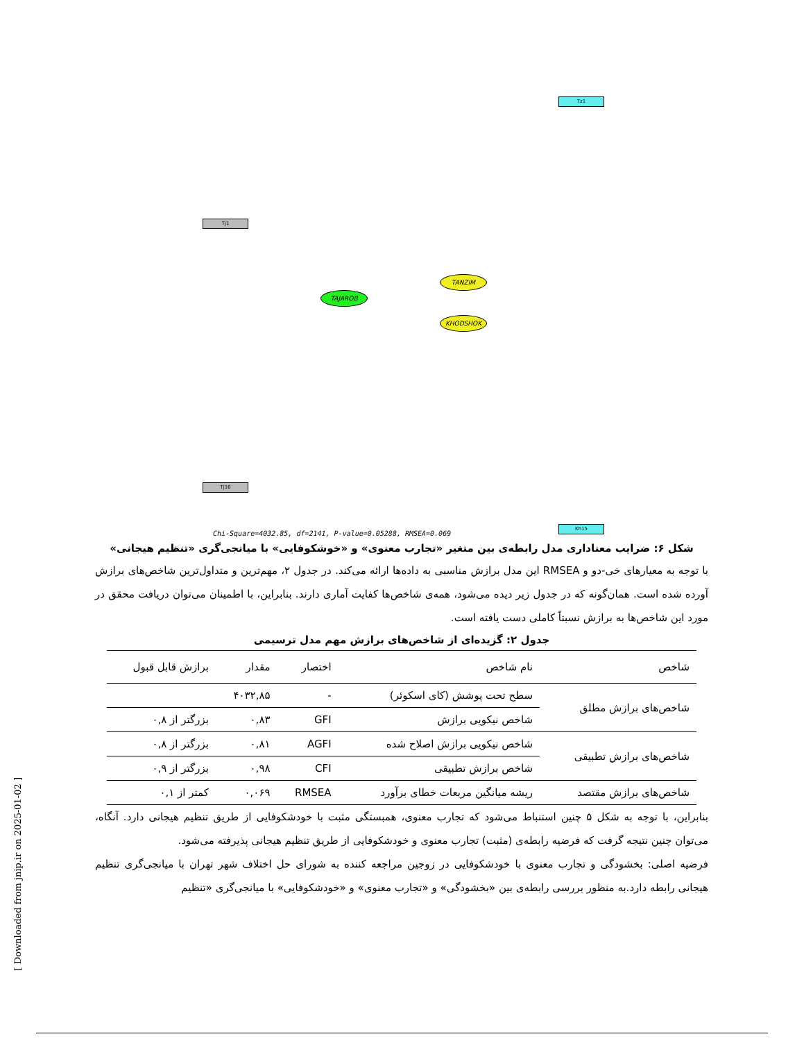Tj1
Tj16
TAJAROB
TANZIM
KHODSHOK
Tz1
Kh15
Chi-Square=4032.85, df=2141, P-value=0.05288, RMSEA=0.069
شکل ۶: ضرایب معناداری مدل رابطه‌ی بین متغیر «تجارب معنوی» و «خوشکوفایی» با میانجی‌گری «تنظیم هیجانی»
با توجه به معیارهای خی-دو و RMSEA این مدل برازش مناسبی به داده‌ها ارائه می‌کند. در جدول ۲، مهم‌ترین و متداول‌ترین شاخص‌های برازش آورده شده است. همان‌گونه که در جدول زیر دیده می‌شود، همه‌ی شاخص‌ها کفایت آماری دارند. بنابراین، با اطمینان می‌توان دریافت محقق در مورد این شاخص‌ها به برازش نسبتاً کاملی دست یافته است.
جدول ۲: گزیده‌ای از شاخص‌های برازش مهم مدل ترسیمی
| شاخص | نام شاخص | اختصار | مقدار | برازش قابل قبول |
| --- | --- | --- | --- | --- |
| شاخص‌های برازش مطلق | سطح تحت پوشش (کای اسکوئر) | - | ۴۰۳۲,۸۵ | |
| | شاخص نیکویی برازش | GFI | ۰,۸۳ | بزرگتر از ۰,۸ |
| شاخص‌های برازش تطبیقی | شاخص نیکویی برازش اصلاح شده | AGFI | ۰,۸۱ | بزرگتر از ۰,۸ |
| | شاخص برازش تطبیقی | CFI | ۰,۹۸ | بزرگتر از ۰,۹ |
| شاخص‌های برازش مقتصد | ریشه میانگین مربعات خطای برآورد | RMSEA | ۰,۰۶۹ | کمتر از ۰,۱ |
بنابراین، با توجه به شکل ۵ چنین استنباط می‌شود که تجارب معنوی، همبستگی مثبت با خودشکوفایی از طریق تنظیم هیجانی دارد. آنگاه، می‌توان چنین نتیجه گرفت که فرضیه رابطه‌ی (مثبت) تجارب معنوی و خودشکوفایی از طریق تنظیم هیجانی پذیرفته می‌شود.
فرضیه اصلی: بخشودگی و تجارب معنوی با خودشکوفایی در زوجین مراجعه کننده به شورای حل اختلاف شهر تهران با میانجی‌گری تنظیم هیجانی رابطه دارد.به منظور بررسی رابطه‌ی بین «بخشودگی» و «تجارب معنوی» و «خودشکوفایی» با میانجی‌گری «تنظیم
[ Downloaded from jnip.ir on 2025-01-02 ]